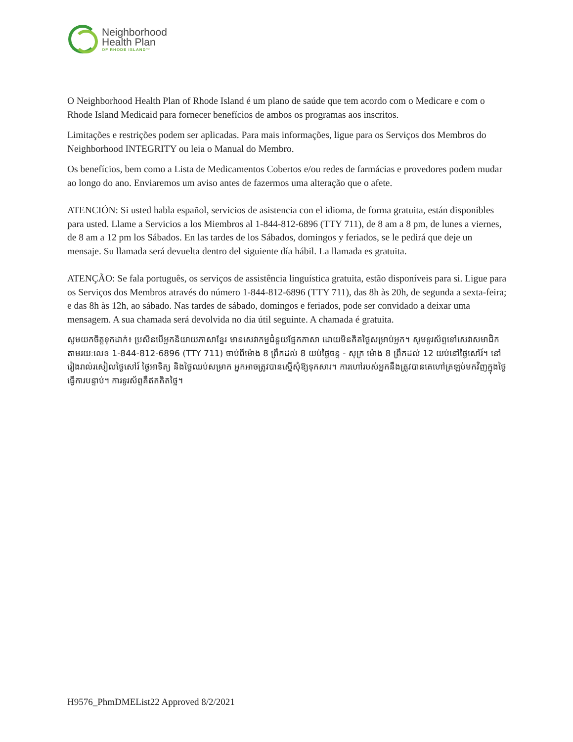Neighborhood
Health Plan
OF RHODE ISLAND™
O Neighborhood Health Plan of Rhode Island é um plano de saúde que tem acordo com o Medicare e com o Rhode Island Medicaid para fornecer benefícios de ambos os programas aos inscritos.
Limitações e restrições podem ser aplicadas. Para mais informações, ligue para os Serviços dos Membros do Neighborhood INTEGRITY ou leia o Manual do Membro.
Os benefícios, bem como a Lista de Medicamentos Cobertos e/ou redes de farmácias e provedores podem mudar ao longo do ano. Enviaremos um aviso antes de fazermos uma alteração que o afete.
ATENCIÓN: Si usted habla español, servicios de asistencia con el idioma, de forma gratuita, están disponibles para usted. Llame a Servicios a los Miembros al 1-844-812-6896 (TTY 711), de 8 am a 8 pm, de lunes a viernes, de 8 am a 12 pm los Sábados. En las tardes de los Sábados, domingos y feriados, se le pedirá que deje un mensaje. Su llamada será devuelta dentro del siguiente día hábil. La llamada es gratuita.
ATENÇÃO: Se fala português, os serviços de assistência linguística gratuita, estão disponíveis para si. Ligue para os Serviços dos Membros através do número 1-844-812-6896 (TTY 711), das 8h às 20h, de segunda a sexta-feira; e das 8h às 12h, ao sábado. Nas tardes de sábado, domingos e feriados, pode ser convidado a deixar uma mensagem. A sua chamada será devolvida no dia útil seguinte. A chamada é gratuita.
សូមយកចិត្តទុកដាក់៖ ប្រសិនបើអ្នកនិយាយភាសាខ្មែរ មានសេវាកម្មជំនួយផ្នែកភាសា ដោយមិនគិតថ្លៃសម្រាប់អ្នក។ សូមទូរស័ព្ទទៅសេវាសមាជិកតាមរយៈលេខ 1-844-812-6896 (TTY 711) ចាប់ពីម៉ោង 8 ព្រឹកដល់ 8 យប់ថ្ងៃចន្ទ - សុក្រ ម៉ោង 8 ព្រឹកដល់ 12 យប់នៅថ្ងៃសៅរ៍។ នៅរៀងរាល់រសៀលថ្ងៃសៅរ៍ ថ្ងៃអាទិត្យ និងថ្ងៃឈប់សម្រាក អ្នកអាចត្រូវបានស្នើសុំឱ្យទុកសារ។ ការហៅរបស់អ្នកនឹងត្រូវបានគេហៅត្រឡប់មកវិញក្នុងថ្ងៃធ្វើការបន្ទាប់។ ការទូរស័ព្ទគឺឥតគិតថ្លៃ។
H9576_PhmDMEList22 Approved 8/2/2021